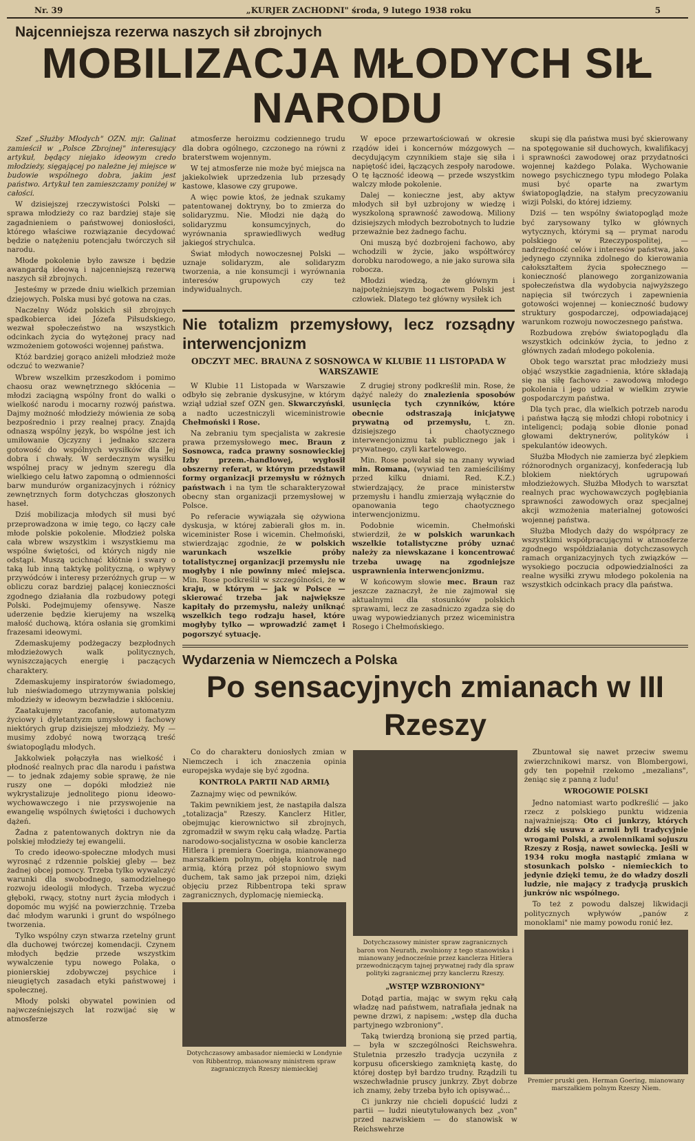Nr. 39 „KURJER ZACHODNI" środa, 9 lutego 1938 roku 5
Najcenniejsza rezerwa naszych sił zbrojnych
MOBILIZACJA MŁODYCH SIŁ NARODU
Szef „Służby Młodych" OZN. mjr. Galinat zamieścił w „Polsce Zbrojnej" interesujący artykuł, będący niejako ideowym credo młodzieży, sięgającej po należne jej miejsce w budowie wspólnego dobra, jakim jest państwo. Artykuł ten zamieszczamy poniżej w całości.
W dzisiejszej rzeczywistości Polski — sprawa młodzieży co raz bardziej staje się zagadnieniem o państwowej doniosłości, którego właściwe rozwiązanie decydować będzie o natężeniu potencjału twórczych sił narodu.
Młode pokolenie było zawsze i będzie awangardą ideową i najcenniejszą rezerwą naszych sił zbrojnych.
Jesteśmy w przede dniu wielkich przemian dziejowych. Polska musi być gotowa na czas.
Naczelny Wódz polskich sił zbrojnych spadkobierca idei Józefa Piłsudskiego, wezwał społeczeństwo na wszystkich odcinkach życia do wytężonej pracy nad wzmożeniem gotowości wojennej państwa.
Któż bardziej gorąco aniżeli młodzież może odczuć to wezwanie?
Wbrew wszelkim przeszkodom i pomimo chaosu oraz wewnętrznego skłócenia — młodzi zaciągną wspólny front do walki o wielkość narodu i mocarny rozwój państwa. Dajmy możność młodzieży mówienia ze sobą bezpośrednio i przy realnej pracy. Znajdą odnaszą wspólny język, bo wspólne jest ich umiłowanie Ojczyzny i jednako szczera gotowość do wspólnych wysiłków dla Jej dobra i chwały. W serdecznym wysiłku wspólnej pracy w jednym szeregu dla wielkiego celu łatwo zapomną o odmienności barw mundurów organizacyjnych i różnicy zewnętrznych form dotychczas głoszonych haseł.
Dziś mobilizacja młodych sił musi być przeprowadzona w imię tego, co łączy całe młode polskie pokolenie. Młodzież polska cała wbrew wszystkim i wszystkiemu ma wspólne świętości, od których nigdy nie odstąpi. Muszą ucichnąć kłótnie i swary o taką lub inną taktykę polityczną, o wpływy przywódców i interesy przeróżnych grup — w obliczu coraz bardziej palącej konieczności zgodnego działania dla rozbudowy potęgi Polski. Podejmujemy ofensywę. Nasze uderzenie będzie kierujemy na wszelką małość duchową, która osłania się gromkimi frazesami ideowymi.
Zdemaskujemy podżegaczy bezpłodnych młodzieżowych walk politycznych, wyniszczających energię i paczących charaktery.
Zdemaskujemy inspiratorów świadomego, lub nieświadomego utrzymywania polskiej młodzieży w ideowym bezwładzie i skłóceniu.
Zaatakujemy zacofanie, automatyzm życiowy i dyletantyzm umysłowy i fachowy niektórych grup dzisiejszej młodzieży. My — musimy zdobyć nową tworzącą treść światopoglądu młodych.
Jakkolwiek połączyła nas wielkość i płodność realnych prac dla narodu i państwa — to jednak zdajemy sobie sprawę, że nie ruszy one — dopóki młodzież nie wykrystalizuje jednolitego pionu ideowo-wychowawczego i nie przyswojenie na ewangelię wspólnych świętości i duchowych dążeń.
Żadna z patentowanych doktryn nie da polskiej młodzieży tej ewangelii.
To credo ideowo-społeczne młodych musi wyrosnąć z rdzennie polskiej gleby — bez żadnej obcej pomocy. Trzeba tylko wywalczyć warunki dla swobodnego, samodzielnego rozwoju ideologii młodych. Trzeba wyczuć głęboki, rwący, stotny nurt życia młodych i dopomóc mu wyjść na powierzchnię. Trzeba dać młodym warunki i grunt do wspólnego tworzenia.
Tylko wspólny czyn stwarza rzetelny grunt dla duchowej twórczej komendacji. Czynem młodych będzie przede wszystkim wywalczenie typu nowego Polaka, o pionierskiej zdobywczej psychice i nieugiętych zasadach etyki państwowej i społecznej.
Młody polski obywatel powinien od najwcześniejszych lat rozwijać się w atmosferze
atmosferze heroizmu codziennego trudu dla dobra ogólnego, czczonego na równi z braterstwem wojennym.
W tej atmosferze nie może być miejsca na jakiekolwiek uprzedzenia lub przesądy kastowe, klasowe czy grupowe.
A więc powie ktoś, że jednak szukamy patentowanej doktryny, bo to zmierza do solidaryzmu. Nie. Młodzi nie dążą do solidaryzmu konsumcyjnych, do wyrównania sprawiedliwych według jakiegoś strychulca.
Świat młodych nowoczesnej Polski — uznaje solidaryzm, ale solidaryzm tworzenia, a nie konsumcji i wyrównania interesów grupowych czy też indywidualnych.
W epoce przewartościowań w okresie rządów idei i koncernów mózgowych — decydującym czynnikiem staje się siła i napiętość idei, łączących zespoły narodowe. O tę łączność ideową — przede wszystkim walczy młode pokolenie.
Dalej — konieczne jest, aby aktyw młodych sił był uzbrojony w wiedzę i wyszkoloną sprawność zawodową. Miliony dzisiejszych młodych bezrobotnych to ludzie przeważnie bez żadnego fachu.
Oni muszą być dozbrojeni fachowo, aby wchodzili w życie, jako współtwórcy dorobku narodowego, a nie jako surowa siła robocza.
Młodzi wiedzą, że głównym i najpotężniejszym bogactwem Polski jest człowiek. Dlatego też główny wysiłek ich
Nie totalizm przemysłowy, lecz rozsądny interwencjonizm
ODCZYT MEC. BRAUNA Z SOSNOWCA W KLUBIE 11 LISTOPADA W WARSZAWIE
W Klubie 11 Listopada w Warszawie odbyło się zebranie dyskusyjne, w którym wziął udział szef OZN gen. Skwarczyński, a nadto uczestniczyli wiceministrowie Chełmoński i Rose.
Na zebraniu tym specjalista w zakresie prawa przemysłowego mec. Braun z Sosnowca, radca prawny sosnowieckiej Izby przem.-handlowej, wygłosił obszerny referat, w którym przedstawił formy organizacji przemysłu w różnych państwach i na tym tle scharakteryzował obecny stan organizacji przemysłowej w Polsce.
Po referacie wywiązała się ożywiona dyskusja, w której zabierali głos m. in. wiceminister Rose i wicemin. Chełmoński, stwierdzając zgodnie, że w polskich warunkach wszelkie próby totalistycznej organizacji przemysłu nie mogłyby i nie powinny mieć miejsca. Min. Rose podkreślił w szczególności, że w kraju, w którym — jak w Polsce — skierować trzeba jak największe kapitały do przemysłu, należy uniknąć wszelkich tego rodzaju haseł, które mogłyby tylko — wprowadzić zamęt i pogorszyć sytuację.
Z drugiej strony podkreślił min. Rose, że dążyć należy do znalezienia sposobów usunięcia tych czynników, które obecnie odstraszają inicjatywę prywatną od przemysłu, t. zn. dzisiejszego i chaotycznego interwencjonizmu tak publicznego jak i prywatnego, czyli kartelowego.
Min. Rose powołał się na znany wywiad min. Romana, (wywiad ten zamieściliśmy przed kilku dniami. Red. K.Z.) stwierdzający, że prace ministerstw przemysłu i handlu zmierzają wyłącznie do opanowania tego chaotycznego interwencjonizmu.
Podobnie wicemin. Chełmoński stwierdził, że w polskich warunkach wszelkie totalistyczne próby uznać należy za niewskazane i koncentrować trzeba uwagę na zgodniejsze usprawnienia interwencjonizmu.
W końcowym słowie mec. Braun raz jeszcze zaznaczył, że nie zajmował się aktualnymi dla stosunków polskich sprawami, lecz ze zasadniczo zgadza się do uwag wypowiedzianych przez wiceministra Rosego i Chełmońskiego.
skupi się dla państwa musi być skierowany na spotęgowanie sił duchowych, kwalifikacyj i sprawności zawodowej oraz przydatności wojennej każdego Polaka. Wychowanie nowego psychicznego typu młodego Polaka musi być oparte na zwartym światopoglądzie, na stałym precyzowaniu wizji Polski, do której idziemy.
Dziś — ten wspólny światopogląd może być zarysowany tylko w głównych wytycznych, którymi są — prymat narodu polskiego w Rzeczypospolitej, — nadrzędność celów i interesów państwa, jako jedynego czynnika zdolnego do kierowania całokształtem życia społecznego — konieczność planowego zorganizowania społeczeństwa dla wydobycia najwyższego napięcia sił twórczych i zapewnienia gotowości wojennej — konieczność budowy struktury gospodarczej, odpowiadającej warunkom rozwoju nowoczesnego państwa.
Rozbudowa zrębów światopoglądu dla wszystkich odcinków życia, to jedno z głównych zadań młodego pokolenia.
Obok tego warsztat prac młodzieży musi objąć wszystkie zagadnienia, które składają się na siłę fachowo - zawodową młodego pokolenia i jego udział w wielkim zrywie gospodarczym państwa.
Dla tych prac, dla wielkich potrzeb narodu i państwa łączą się młodzi chłopi robotnicy i inteligenci; podają sobie dłonie ponad głowami dektrynerów, polityków i spekulantów ideowych.
Służba Młodych nie zamierza być zlepkiem różnorodnych organizacyj, konfederacją lub blokiem niektórych ugrupowań młodzieżowych. Służba Młodych to warsztat realnych prac wychowawczych pogłębiania sprawności zawodowych oraz specjalnej akcji wzmożenia materialnej gotowości wojennej państwa.
Służba Młodych daży do współpracy ze wszystkimi współpracującymi w atmosferze zgodnego współdziałania dotychczasowych ramach organizacyjnych tych związków — wysokiego poczucia odpowiedzialności za realne wysiłki zrywu młodego pokolenia na wszystkich odcinkach pracy dla państwa.
Wydarzenia w Niemczech a Polska
Po sensacyjnych zmianach w III Rzeszy
Co do charakteru doniosłych zmian w Niemczech i ich znaczenia opinia europejska wydaje się być zgodna.
KONTROLA PARTII NAD ARMIĄ
Zaznajmy więc od pewników.
Takim pewnikiem jest, że nastąpiła dalsza „totalizacja" Rzeszy. Kanclerz Hitler, obejmując kierownictwo sił zbrojnych, zgromadził w swym ręku całą władzę. Partia narodowo-socjalistyczna w osobie kanclerza Hitlera i premiera Goeringa, mianowanego marszałkiem polnym, objęła kontrolę nad armią, którą przez pół stopniowo swym duchem, tak samo jak przepoi nim, dzięki objęciu przez Ribbentropa teki spraw zagranicznych, dyplomację niemiecką.
Dotychczasowy ambasador niemiecki w Londynie von Ribbentrop, mianowany ministrem spraw zagranicznych Rzeszy niemieckiej
Dotychczasowy minister spraw zagranicznych baron von Neurath, zwolniony z tego stanowiska i mianowany jednocześnie przez kanclerza Hitlera przewodniczącym tajnej prywatnej rady dla spraw polityki zagranicznej przy kanclerzu Rzeszy.
„WSTĘP WZBRONIONY"
Dotąd partia, mając w swym ręku całą władzę nad państwem, natrafiała jednak na pewne drzwi, z napisem: „wstęp dla ducha partyjnego wzbroniony".
Taką twierdzą bronioną się przed partią, — była w szczególności Reichswehra. Stuletnia przeszło tradycja uczyniła z korpusu oficerskiego zamkniętą kastę, do której dostęp był bardzo trudny. Rządzili tu wszechwładnie pruscy junkrzy. Zbyt dobrze ich znamy, żeby trzeba było ich opisywać...
Ci junkrzy nie chcieli dopuścić ludzi z partii — ludzi nieutytułowanych bez „von" przed nazwiskiem — do stanowisk w Reichswehrze
Zbuntował się nawet przeciw swemu zwierzchnikowi marsz. von Blombergowi, gdy ten popełnił rzekomo „mezalians", żeniąc się z panną z ludu!
WROGOWIE POLSKI
Jedno natomiast warto podkreślić — jako rzecz z polskiego punktu widzenia najważniejszą: Oto ci junkrzy, których dziś się usuwa z armii byli tradycyjnie wrogami Polski, a zwolennikami sojuszu Rzeszy z Rosją, nawet sowiecką. Jeśli w 1934 roku mogła nastąpić zmiana w stosunkach polsko - niemieckich to jedynie dzięki temu, że do władzy doszli ludzie, nie mający z tradycją pruskich junkrów nic wspólnego.
To też z powodu dalszej likwidacji politycznych wpływów „panów z monoklami" nie mamy powodu ronić łez.
Premier pruski gen. Herman Goering, mianowany marszałkiem polnym Rzeszy Niem.